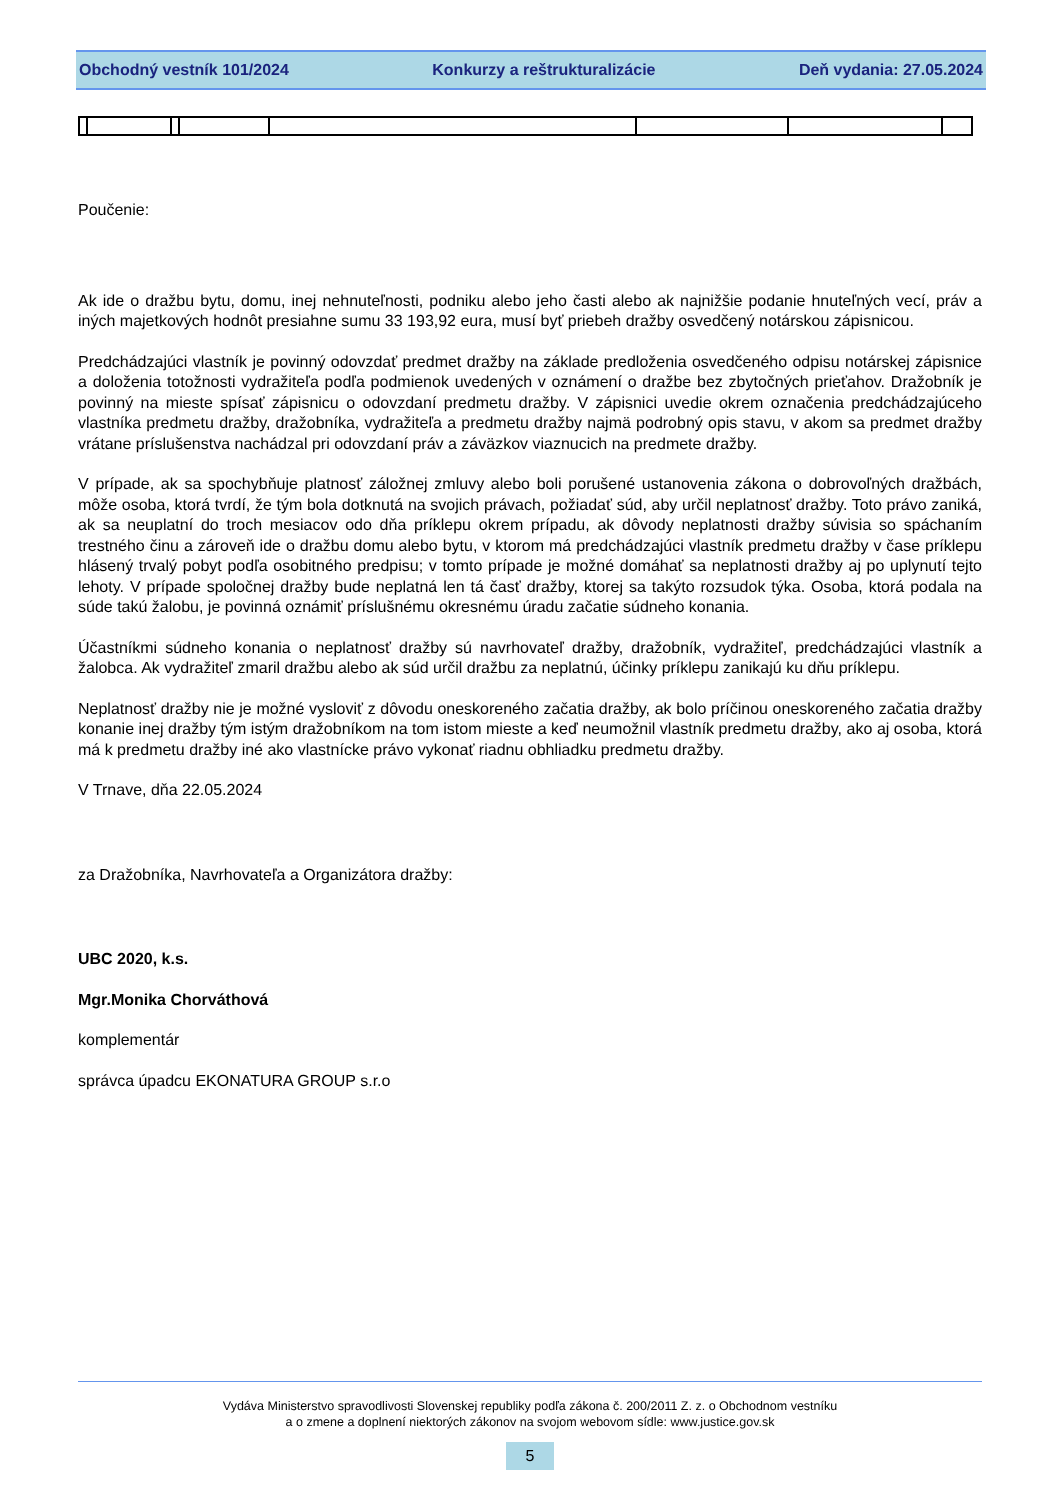Obchodný vestník 101/2024 Konkurzy a reštrukturalizácie Deň vydania: 27.05.2024
Poučenie:
Ak ide o dražbu bytu, domu, inej nehnuteľnosti, podniku alebo jeho časti alebo ak najnižšie podanie hnuteľných vecí, práv a iných majetkových hodnôt presiahne sumu 33 193,92 eura, musí byť priebeh dražby osvedčený notárskou zápisnicou.
Predchádzajúci vlastník je povinný odovzdať predmet dražby na základe predloženia osvedčeného odpisu notárskej zápisnice a doloženia totožnosti vydražiteľa podľa podmienok uvedených v oznámení o dražbe bez zbytočných prieťahov. Dražobník je povinný na mieste spísať zápisnicu o odovzdaní predmetu dražby. V zápisnici uvedie okrem označenia predchádzajúceho vlastníka predmetu dražby, dražobníka, vydražiteľa a predmetu dražby najmä podrobný opis stavu, v akom sa predmet dražby vrátane príslušenstva nachádzal pri odovzdaní práv a záväzkov viaznucich na predmete dražby.
V prípade, ak sa spochybňuje platnosť záložnej zmluvy alebo boli porušené ustanovenia zákona o dobrovoľných dražbách, môže osoba, ktorá tvrdí, že tým bola dotknutá na svojich právach, požiadať súd, aby určil neplatnosť dražby. Toto právo zaniká, ak sa neuplatní do troch mesiacov odo dňa príklepu okrem prípadu, ak dôvody neplatnosti dražby súvisia so spáchaním trestného činu a zároveň ide o dražbu domu alebo bytu, v ktorom má predchádzajúci vlastník predmetu dražby v čase príklepu hlásený trvalý pobyt podľa osobitného predpisu; v tomto prípade je možné domáhať sa neplatnosti dražby aj po uplynutí tejto lehoty. V prípade spoločnej dražby bude neplatná len tá časť dražby, ktorej sa takýto rozsudok týka. Osoba, ktorá podala na súde takú žalobu, je povinná oznámiť príslušnému okresnému úradu začatie súdneho konania.
Účastníkmi súdneho konania o neplatnosť dražby sú navrhovateľ dražby, dražobník, vydražiteľ, predchádzajúci vlastník a žalobca. Ak vydražiteľ zmaril dražbu alebo ak súd určil dražbu za neplatnú, účinky príklepu zanikajú ku dňu príklepu.
Neplatnosť dražby nie je možné vysloviť z dôvodu oneskoreného začatia dražby, ak bolo príčinou oneskoreného začatia dražby konanie inej dražby tým istým dražobníkom na tom istom mieste a keď neumožnil vlastník predmetu dražby, ako aj osoba, ktorá má k predmetu dražby iné ako vlastnícke právo vykonať riadnu obhliadku predmetu dražby.
V Trnave, dňa 22.05.2024
za Dražobníka, Navrhovateľa a Organizátora dražby:
UBC 2020, k.s.
Mgr.Monika Chorváthová
komplementár
správca úpadcu EKONATURA GROUP s.r.o
Vydáva Ministerstvo spravodlivosti Slovenskej republiky podľa zákona č. 200/2011 Z. z. o Obchodnom vestníku
a o zmene a doplnení niektorých zákonov na svojom webovom sídle: www.justice.gov.sk
5